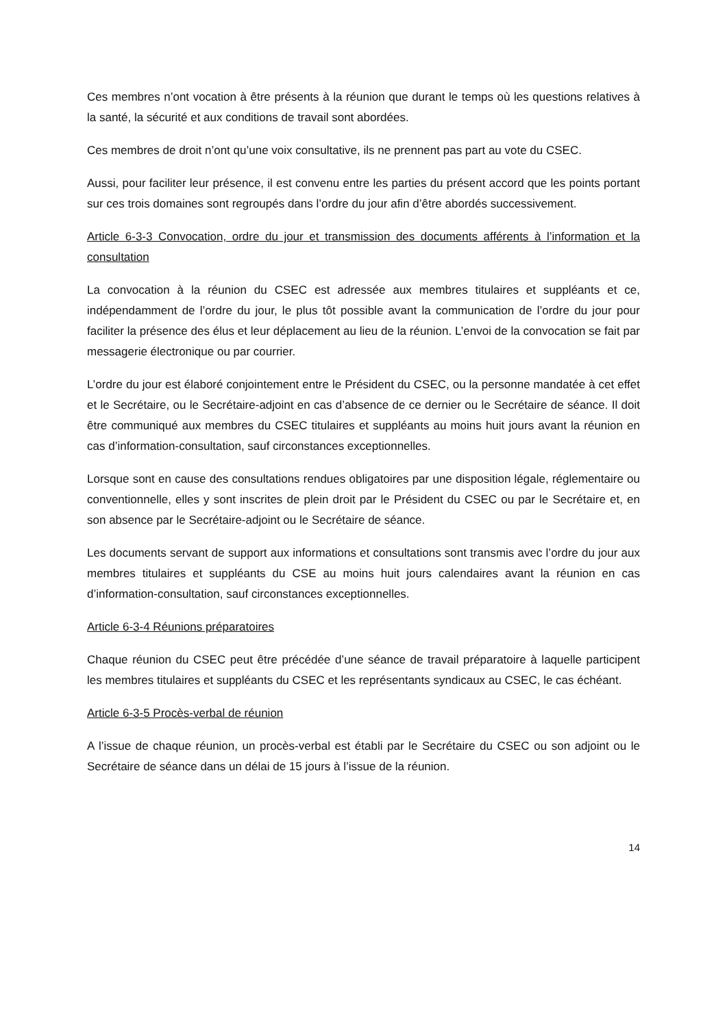Ces membres n’ont vocation à être présents à la réunion que durant le temps où les questions relatives à la santé, la sécurité et aux conditions de travail sont abordées.
Ces membres de droit n’ont qu’une voix consultative, ils ne prennent pas part au vote du CSEC.
Aussi, pour faciliter leur présence, il est convenu entre les parties du présent accord que les points portant sur ces trois domaines sont regroupés dans l’ordre du jour afin d’être abordés successivement.
Article 6-3-3 Convocation, ordre du jour et transmission des documents afférents à l’information et la consultation
La convocation à la réunion du CSEC est adressée aux membres titulaires et suppléants et ce, indépendamment de l’ordre du jour, le plus tôt possible avant la communication de l’ordre du jour pour faciliter la présence des élus et leur déplacement au lieu de la réunion. L’envoi de la convocation se fait par messagerie électronique ou par courrier.
L’ordre du jour est élaboré conjointement entre le Président du CSEC, ou la personne mandatée à cet effet et le Secrétaire, ou le Secrétaire-adjoint en cas d’absence de ce dernier ou le Secrétaire de séance. Il doit être communiqué aux membres du CSEC titulaires et suppléants au moins huit jours avant la réunion en cas d’information-consultation, sauf circonstances exceptionnelles.
Lorsque sont en cause des consultations rendues obligatoires par une disposition légale, réglementaire ou conventionnelle, elles y sont inscrites de plein droit par le Président du CSEC ou par le Secrétaire et, en son absence par le Secrétaire-adjoint ou le Secrétaire de séance.
Les documents servant de support aux informations et consultations sont transmis avec l’ordre du jour aux membres titulaires et suppléants du CSE au moins huit jours calendaires avant la réunion en cas d’information-consultation, sauf circonstances exceptionnelles.
Article 6-3-4 Réunions préparatoires
Chaque réunion du CSEC peut être précédée d’une séance de travail préparatoire à laquelle participent les membres titulaires et suppléants du CSEC et les représentants syndicaux au CSEC, le cas échéant.
Article 6-3-5 Procès-verbal de réunion
A l’issue de chaque réunion, un procès-verbal est établi par le Secrétaire du CSEC ou son adjoint ou le Secrétaire de séance dans un délai de 15 jours à l’issue de la réunion.
14